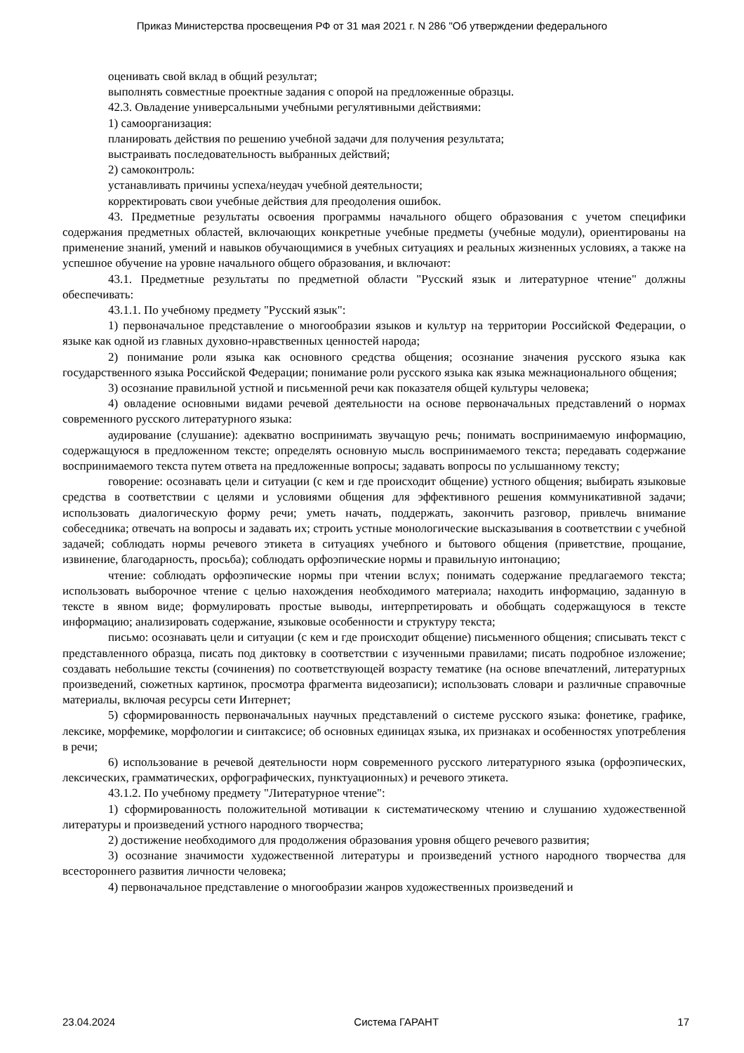Приказ Министерства просвещения РФ от 31 мая 2021 г. N 286 "Об утверждении федерального
оценивать свой вклад в общий результат;
выполнять совместные проектные задания с опорой на предложенные образцы.
42.3. Овладение универсальными учебными регулятивными действиями:
1) самоорганизация:
планировать действия по решению учебной задачи для получения результата;
выстраивать последовательность выбранных действий;
2) самоконтроль:
устанавливать причины успеха/неудач учебной деятельности;
корректировать свои учебные действия для преодоления ошибок.
43. Предметные результаты освоения программы начального общего образования с учетом специфики содержания предметных областей, включающих конкретные учебные предметы (учебные модули), ориентированы на применение знаний, умений и навыков обучающимися в учебных ситуациях и реальных жизненных условиях, а также на успешное обучение на уровне начального общего образования, и включают:
43.1. Предметные результаты по предметной области "Русский язык и литературное чтение" должны обеспечивать:
43.1.1. По учебному предмету "Русский язык":
1) первоначальное представление о многообразии языков и культур на территории Российской Федерации, о языке как одной из главных духовно-нравственных ценностей народа;
2) понимание роли языка как основного средства общения; осознание значения русского языка как государственного языка Российской Федерации; понимание роли русского языка как языка межнационального общения;
3) осознание правильной устной и письменной речи как показателя общей культуры человека;
4) овладение основными видами речевой деятельности на основе первоначальных представлений о нормах современного русского литературного языка:
аудирование (слушание): адекватно воспринимать звучащую речь; понимать воспринимаемую информацию, содержащуюся в предложенном тексте; определять основную мысль воспринимаемого текста; передавать содержание воспринимаемого текста путем ответа на предложенные вопросы; задавать вопросы по услышанному тексту;
говорение: осознавать цели и ситуации (с кем и где происходит общение) устного общения; выбирать языковые средства в соответствии с целями и условиями общения для эффективного решения коммуникативной задачи; использовать диалогическую форму речи; уметь начать, поддержать, закончить разговор, привлечь внимание собеседника; отвечать на вопросы и задавать их; строить устные монологические высказывания в соответствии с учебной задачей; соблюдать нормы речевого этикета в ситуациях учебного и бытового общения (приветствие, прощание, извинение, благодарность, просьба); соблюдать орфоэпические нормы и правильную интонацию;
чтение: соблюдать орфоэпические нормы при чтении вслух; понимать содержание предлагаемого текста; использовать выборочное чтение с целью нахождения необходимого материала; находить информацию, заданную в тексте в явном виде; формулировать простые выводы, интерпретировать и обобщать содержащуюся в тексте информацию; анализировать содержание, языковые особенности и структуру текста;
письмо: осознавать цели и ситуации (с кем и где происходит общение) письменного общения; списывать текст с представленного образца, писать под диктовку в соответствии с изученными правилами; писать подробное изложение; создавать небольшие тексты (сочинения) по соответствующей возрасту тематике (на основе впечатлений, литературных произведений, сюжетных картинок, просмотра фрагмента видеозаписи); использовать словари и различные справочные материалы, включая ресурсы сети Интернет;
5) сформированность первоначальных научных представлений о системе русского языка: фонетике, графике, лексике, морфемике, морфологии и синтаксисе; об основных единицах языка, их признаках и особенностях употребления в речи;
6) использование в речевой деятельности норм современного русского литературного языка (орфоэпических, лексических, грамматических, орфографических, пунктуационных) и речевого этикета.
43.1.2. По учебному предмету "Литературное чтение":
1) сформированность положительной мотивации к систематическому чтению и слушанию художественной литературы и произведений устного народного творчества;
2) достижение необходимого для продолжения образования уровня общего речевого развития;
3) осознание значимости художественной литературы и произведений устного народного творчества для всестороннего развития личности человека;
4) первоначальное представление о многообразии жанров художественных произведений и
23.04.2024 Система ГАРАНТ 17